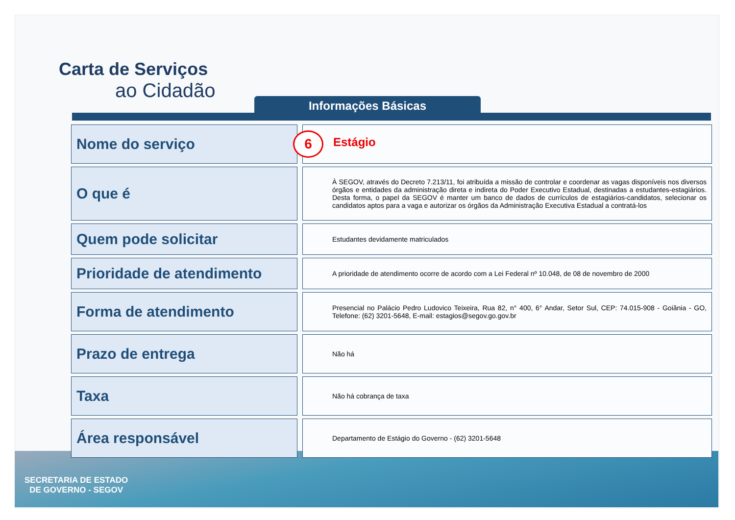SECRETARIA DE ESTADO
DE GOVERNO - SEGOV
Carta de Serviços
ao Cidadão
Informações Básicas
| Nome do serviço | | 6 Estágio |
| O que é | | À SEGOV, através do Decreto 7.213/11, foi atribuída a missão de controlar e coordenar as vagas disponíveis nos diversos órgãos e entidades da administração direta e indireta do Poder Executivo Estadual, destinadas a estudantes-estagiários. Desta forma, o papel da SEGOV é manter um banco de dados de currículos de estagiários-candidatos, selecionar os candidatos aptos para a vaga e autorizar os órgãos da Administração Executiva Estadual a contratá-los |
| Quem pode solicitar | | Estudantes devidamente matriculados |
| Prioridade de atendimento | | A prioridade de atendimento ocorre de acordo com a Lei Federal nº 10.048, de 08 de novembro de 2000 |
| Forma de atendimento | | Presencial no Palácio Pedro Ludovico Teixeira, Rua 82, n° 400, 6° Andar, Setor Sul, CEP: 74.015-908 - Goiânia - GO, Telefone: (62) 3201-5648, E-mail: estagios@segov.go.gov.br |
| Prazo de entrega | | Não há |
| Taxa | | Não há cobrança de taxa |
| Área responsável | | Departamento de Estágio do Governo - (62) 3201-5648 |